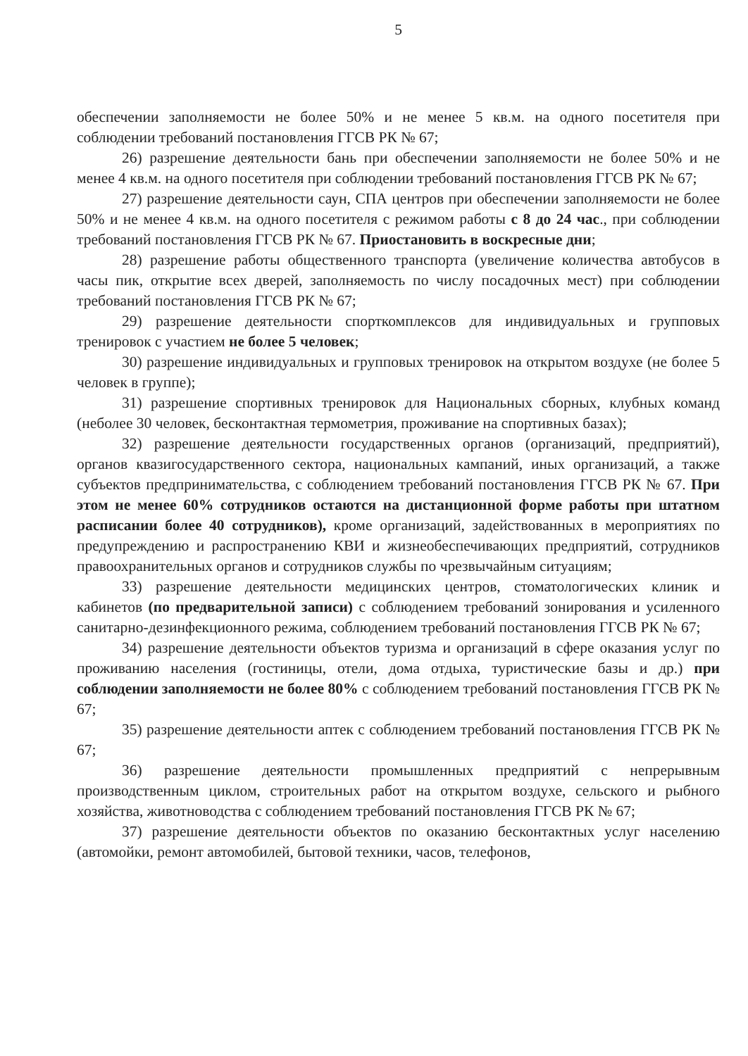5
обеспечении заполняемости не более 50% и не менее 5 кв.м. на одного посетителя при соблюдении требований постановления ГГСВ РК № 67;
26) разрешение деятельности бань при обеспечении заполняемости не более 50% и не менее 4 кв.м. на одного посетителя при соблюдении требований постановления ГГСВ РК № 67;
27) разрешение деятельности саун, СПА центров при обеспечении заполняемости не более 50% и не менее 4 кв.м. на одного посетителя с режимом работы с 8 до 24 час., при соблюдении требований постановления ГГСВ РК № 67. Приостановить в воскресные дни;
28) разрешение работы общественного транспорта (увеличение количества автобусов в часы пик, открытие всех дверей, заполняемость по числу посадочных мест) при соблюдении требований постановления ГГСВ РК № 67;
29) разрешение деятельности спорткомплексов для индивидуальных и групповых тренировок с участием не более 5 человек;
30) разрешение индивидуальных и групповых тренировок на открытом воздухе (не более 5 человек в группе);
31) разрешение спортивных тренировок для Национальных сборных, клубных команд (неболее 30 человек, бесконтактная термометрия, проживание на спортивных базах);
32) разрешение деятельности государственных органов (организаций, предприятий), органов квазигосударственного сектора, национальных кампаний, иных организаций, а также субъектов предпринимательства, с соблюдением требований постановления ГГСВ РК № 67. При этом не менее 60% сотрудников остаются на дистанционной форме работы при штатном расписании более 40 сотрудников), кроме организаций, задействованных в мероприятиях по предупреждению и распространению КВИ и жизнеобеспечивающих предприятий, сотрудников правоохранительных органов и сотрудников службы по чрезвычайным ситуациям;
33) разрешение деятельности медицинских центров, стоматологических клиник и кабинетов (по предварительной записи) с соблюдением требований зонирования и усиленного санитарно-дезинфекционного режима, соблюдением требований постановления ГГСВ РК № 67;
34) разрешение деятельности объектов туризма и организаций в сфере оказания услуг по проживанию населения (гостиницы, отели, дома отдыха, туристические базы и др.) при соблюдении заполняемости не более 80% с соблюдением требований постановления ГГСВ РК № 67;
35) разрешение деятельности аптек с соблюдением требований постановления ГГСВ РК № 67;
36) разрешение деятельности промышленных предприятий с непрерывным производственным циклом, строительных работ на открытом воздухе, сельского и рыбного хозяйства, животноводства с соблюдением требований постановления ГГСВ РК № 67;
37) разрешение деятельности объектов по оказанию бесконтактных услуг населению (автомойки, ремонт автомобилей, бытовой техники, часов, телефонов,